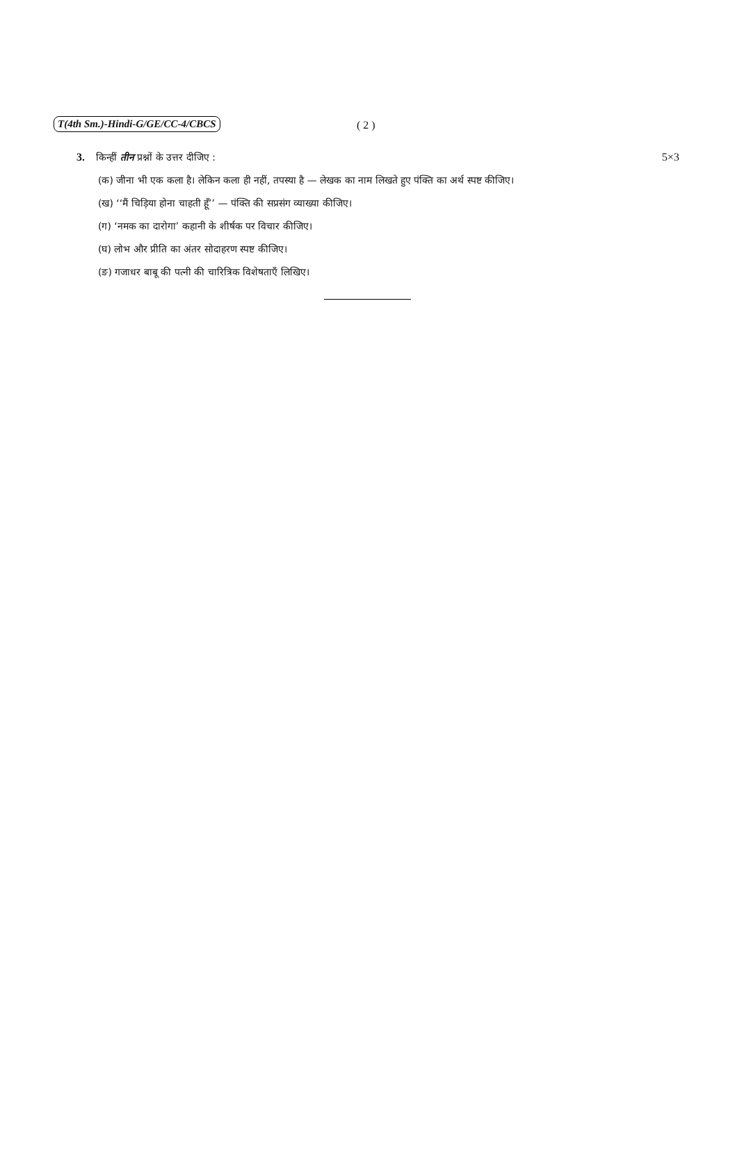T(4th Sm.)-Hindi-G/GE/CC-4/CBCS ( 2 )
3. किन्हीं तीन प्रश्नों के उत्तर दीजिए : 5×3
(क) जीना भी एक कला है। लेकिन कला ही नहीं, तपस्या है — लेखक का नाम लिखते हुए पंक्ति का अर्थ स्पष्ट कीजिए।
(ख) ‘‘मैं चिड़िया होना चाहती हूँ’’ — पंक्ति की सप्रसंग व्याख्या कीजिए।
(ग) ‘नमक का दारोगा’ कहानी के शीर्षक पर विचार कीजिए।
(घ) लोभ और प्रीति का अंतर सोदाहरण स्पष्ट कीजिए।
(ङ) गजाधर बाबू की पत्नी की चारित्रिक विशेषताएँ लिखिए।